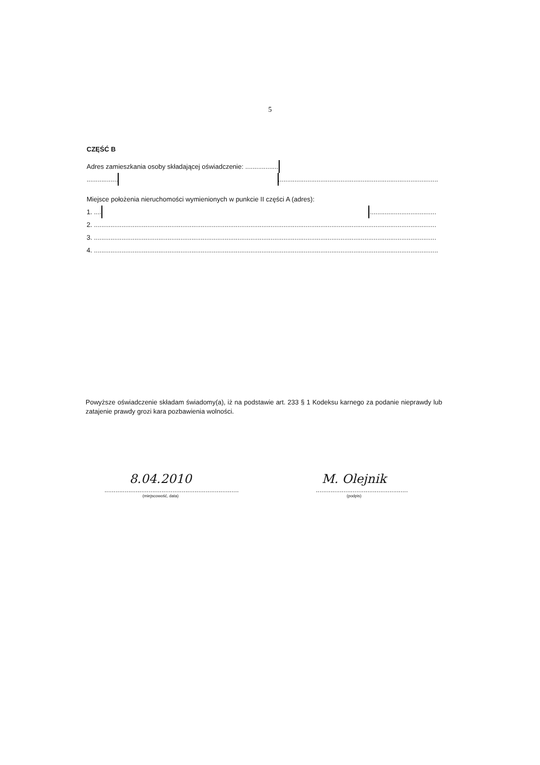5
CZĘŚĆ B
Adres zamieszkania osoby składającej oświadczenie: ..........................................................................................................
...............................................................................................................................................................................................
Miejsce położenia nieruchomości wymienionych w punkcie II części A (adres):
1. ..........................................................................................................................................................................................
2. ..........................................................................................................................................................................................
3. ..........................................................................................................................................................................................
4. ...........................................................................................................................................................................................
Powyższe oświadczenie składam świadomy(a), iż na podstawie art. 233 § 1 Kodeksu karnego za podanie nieprawdy lub zatajenie prawdy grozi kara pozbawienia wolności.
8.04.2010
.........................................................................
(miejscowość, data)
M. Olejnik
..................................................
(podpis)